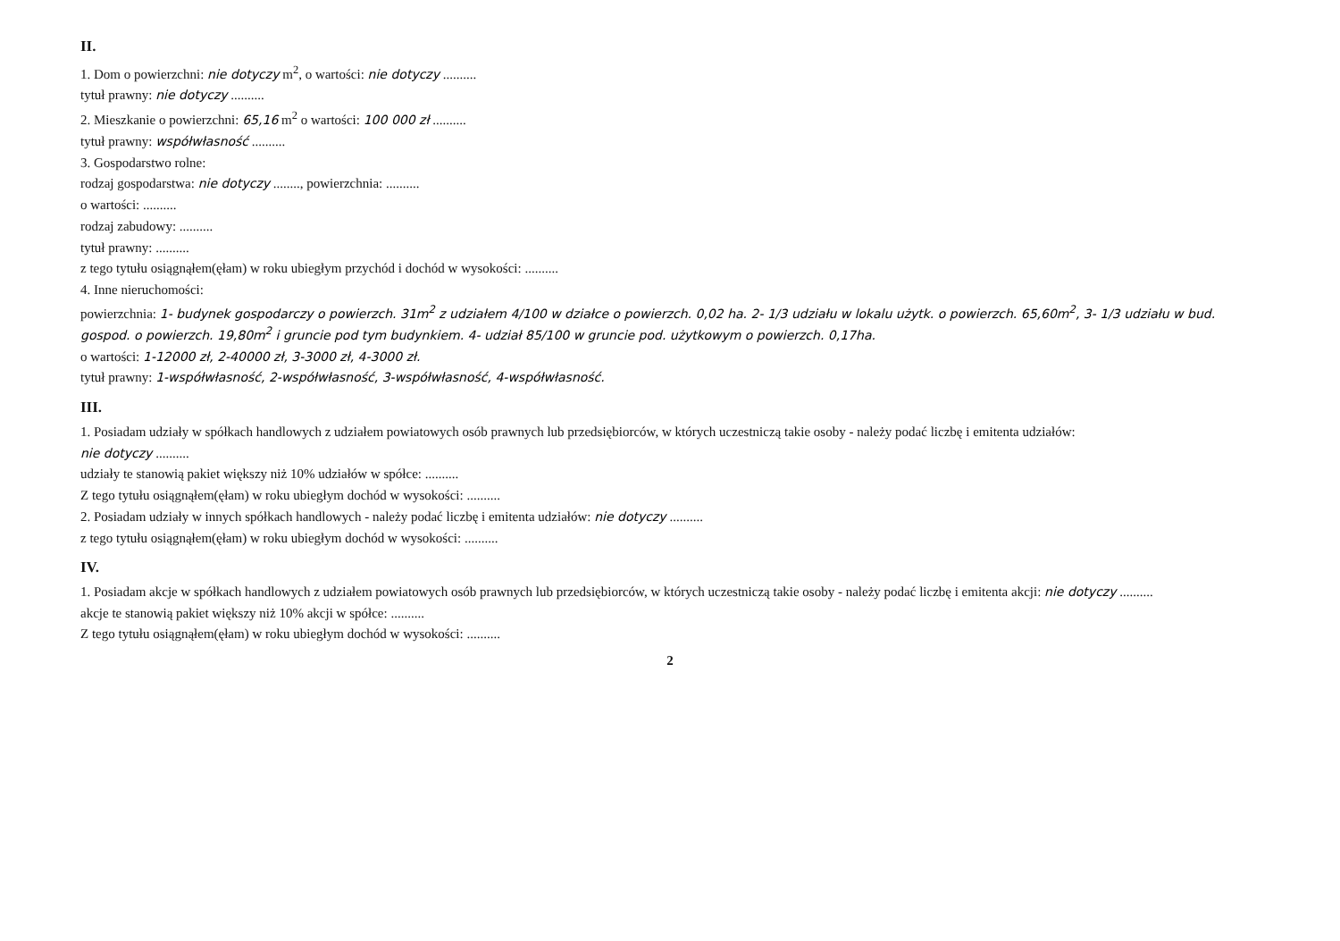II.
1. Dom o powierzchni: nie dotyczy m<sup>2</sup>, o wartości: nie dotyczy ..........
tytuł prawny: nie dotyczy ..........
2. Mieszkanie o powierzchni: 65,16 m<sup>2</sup> o wartości: 100 000 zł ..........
tytuł prawny: współwłasność ..........
3. Gospodarstwo rolne:
rodzaj gospodarstwa: nie dotyczy ........, powierzchnia: ..........
o wartości: ..........
rodzaj zabudowy: ..........
tytuł prawny: ..........
z tego tytułu osiągnąłem(ęłam) w roku ubiegłym przychód i dochód w wysokości: ..........
4. Inne nieruchomości:
powierzchnia: 1- budynek gospodarczy o powierzch. 31m<sup>2</sup> z udziałem 4/100 w działce o powierzch. 0,02 ha. 2- 1/3 udziału w lokalu użytk. o powierzch. 65,60m<sup>2</sup>, 3- 1/3 udziału w bud. gospod. o powierzch. 19,80m<sup>2</sup> i gruncie pod tym budynkiem. 4- udział 85/100 w gruncie pod. użytkowym o powierzch. 0,17ha.
o wartości: 1-12000 zł, 2-40000 zł, 3-3000 zł, 4-3000 zł.
tytuł prawny: 1-współwłasność, 2-współwłasność, 3-współwłasność, 4-współwłasność.
III.
1. Posiadam udziały w spółkach handlowych z udziałem powiatowych osób prawnych lub przedsiębiorców, w których uczestniczą takie osoby - należy podać liczbę i emitenta udziałów:
nie dotyczy ..........
udziały te stanowią pakiet większy niż 10% udziałów w spółce: ..........
Z tego tytułu osiągnąłem(ęłam) w roku ubiegłym dochód w wysokości: ..........
2. Posiadam udziały w innych spółkach handlowych - należy podać liczbę i emitenta udziałów: nie dotyczy ..........
z tego tytułu osiągnąłem(ęłam) w roku ubiegłym dochód w wysokości: ..........
IV.
1. Posiadam akcje w spółkach handlowych z udziałem powiatowych osób prawnych lub przedsiębiorców, w których uczestniczą takie osoby - należy podać liczbę i emitenta akcji: nie dotyczy ..........
akcje te stanowią pakiet większy niż 10% akcji w spółce: ..........
Z tego tytułu osiągnąłem(ęłam) w roku ubiegłym dochód w wysokości: ..........
2